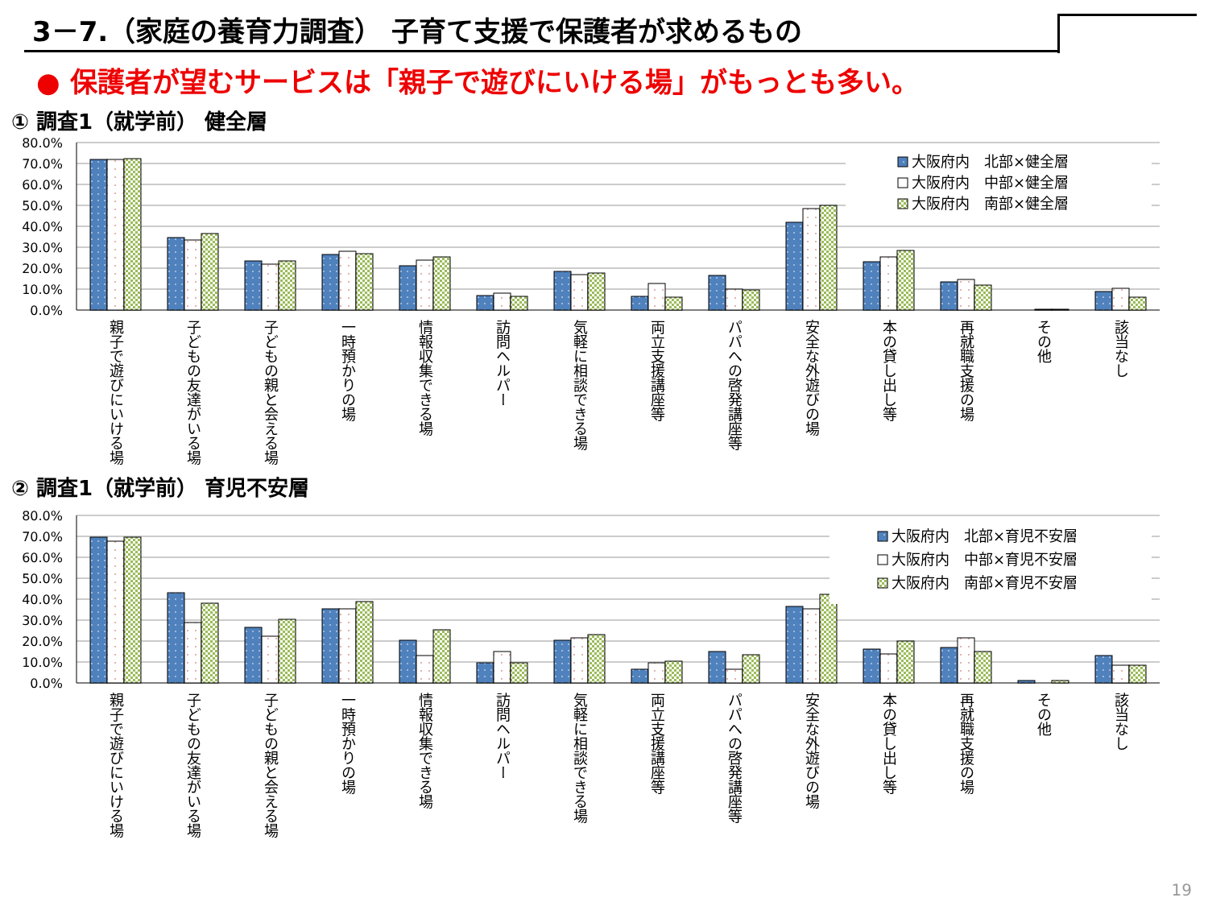3－7.（家庭の養育力調査） 子育て支援で保護者が求めるもの
● 保護者が望むサービスは「親子で遊びにいける場」がもっとも多い。
① 調査1（就学前） 健全層
80.0%
70.0%
60.0%
50.0%
40.0%
30.0%
20.0%
10.0%
0.0%
大阪府内　北部×健全層
大阪府内　中部×健全層
大阪府内　南部×健全層
親子で遊びにいける場
子どもの友達がいる場
子どもの親と会える場
一時預かりの場
情報収集できる場
訪問ヘルパー
気軽に相談できる場
両立支援講座等
パパへの啓発講座等
安全な外遊びの場
本の貸し出し等
再就職支援の場
その他
該当なし
② 調査1（就学前） 育児不安層
80.0%
70.0%
60.0%
50.0%
40.0%
30.0%
20.0%
10.0%
0.0%
大阪府内　北部×育児不安層
大阪府内　中部×育児不安層
大阪府内　南部×育児不安層
親子で遊びにいける場
子どもの友達がいる場
子どもの親と会える場
一時預かりの場
情報収集できる場
訪問ヘルパー
気軽に相談できる場
両立支援講座等
パパへの啓発講座等
安全な外遊びの場
本の貸し出し等
再就職支援の場
その他
該当なし
19